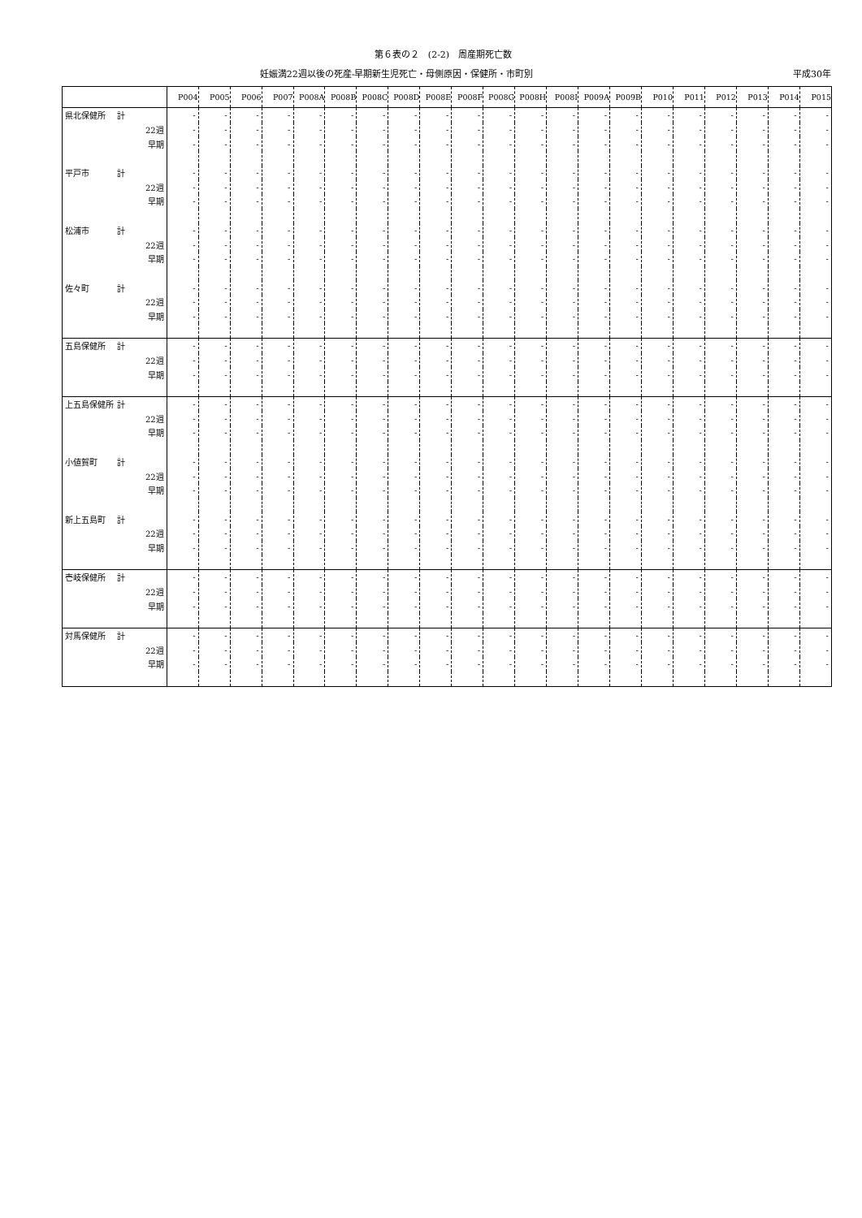第６表の２　(2-2)　周産期死亡数
妊娠満22週以後の死産-早期新生児死亡・母側原因・保健所・市町別 平成30年
| | | P004 | P005 | P006 | P007 | P008A | P008B | P008C | P008D | P008E | P008F | P008G | P008H | P008I | P009A | P009B | P010 | P011 | P012 | P013 | P014 | P015 |
| --- | --- | --- | --- | --- | --- | --- | --- | --- | --- | --- | --- | --- | --- | --- | --- | --- | --- | --- | --- | --- | --- | --- |
| 県北保健所 | 計 | - | - | - | - | - | - | - | - | - | - | - | - | - | - | - | - | - | - | - | - | - |
| | 22週 | - | - | - | - | - | - | - | - | - | - | - | - | - | - | - | - | - | - | - | - | - |
| | 早期 | - | - | - | - | - | - | - | - | - | - | - | - | - | - | - | - | - | - | - | - | - |
| 平戸市 | 計 | - | - | - | - | - | - | - | - | - | - | - | - | - | - | - | - | - | - | - | - | - |
| | 22週 | - | - | - | - | - | - | - | - | - | - | - | - | - | - | - | - | - | - | - | - | - |
| | 早期 | - | - | - | - | - | - | - | - | - | - | - | - | - | - | - | - | - | - | - | - | - |
| 松浦市 | 計 | - | - | - | - | - | - | - | - | - | - | - | - | - | - | - | - | - | - | - | - | - |
| | 22週 | - | - | - | - | - | - | - | - | - | - | - | - | - | - | - | - | - | - | - | - | - |
| | 早期 | - | - | - | - | - | - | - | - | - | - | - | - | - | - | - | - | - | - | - | - | - |
| 佐々町 | 計 | - | - | - | - | - | - | - | - | - | - | - | - | - | - | - | - | - | - | - | - | - |
| | 22週 | - | - | - | - | - | - | - | - | - | - | - | - | - | - | - | - | - | - | - | - | - |
| | 早期 | - | - | - | - | - | - | - | - | - | - | - | - | - | - | - | - | - | - | - | - | - |
| 五島保健所 | 計 | - | - | - | - | - | - | - | - | - | - | - | - | - | - | - | - | - | - | - | - | - |
| | 22週 | - | - | - | - | - | - | - | - | - | - | - | - | - | - | - | - | - | - | - | - | - |
| | 早期 | - | - | - | - | - | - | - | - | - | - | - | - | - | - | - | - | - | - | - | - | - |
| 上五島保健所 | 計 | - | - | - | - | - | - | - | - | - | - | - | - | - | - | - | - | - | - | - | - | - |
| | 22週 | - | - | - | - | - | - | - | - | - | - | - | - | - | - | - | - | - | - | - | - | - |
| | 早期 | - | - | - | - | - | - | - | - | - | - | - | - | - | - | - | - | - | - | - | - | - |
| 小値賀町 | 計 | - | - | - | - | - | - | - | - | - | - | - | - | - | - | - | - | - | - | - | - | - |
| | 22週 | - | - | - | - | - | - | - | - | - | - | - | - | - | - | - | - | - | - | - | - | - |
| | 早期 | - | - | - | - | - | - | - | - | - | - | - | - | - | - | - | - | - | - | - | - | - |
| 新上五島町 | 計 | - | - | - | - | - | - | - | - | - | - | - | - | - | - | - | - | - | - | - | - | - |
| | 22週 | - | - | - | - | - | - | - | - | - | - | - | - | - | - | - | - | - | - | - | - | - |
| | 早期 | - | - | - | - | - | - | - | - | - | - | - | - | - | - | - | - | - | - | - | - | - |
| 壱岐保健所 | 計 | - | - | - | - | - | - | - | - | - | - | - | - | - | - | - | - | - | - | - | - | - |
| | 22週 | - | - | - | - | - | - | - | - | - | - | - | - | - | - | - | - | - | - | - | - | - |
| | 早期 | - | - | - | - | - | - | - | - | - | - | - | - | - | - | - | - | - | - | - | - | - |
| 対馬保健所 | 計 | - | - | - | - | - | - | - | - | - | - | - | - | - | - | - | - | - | - | - | - | - |
| | 22週 | - | - | - | - | - | - | - | - | - | - | - | - | - | - | - | - | - | - | - | - | - |
| | 早期 | - | - | - | - | - | - | - | - | - | - | - | - | - | - | - | - | - | - | - | - | - |